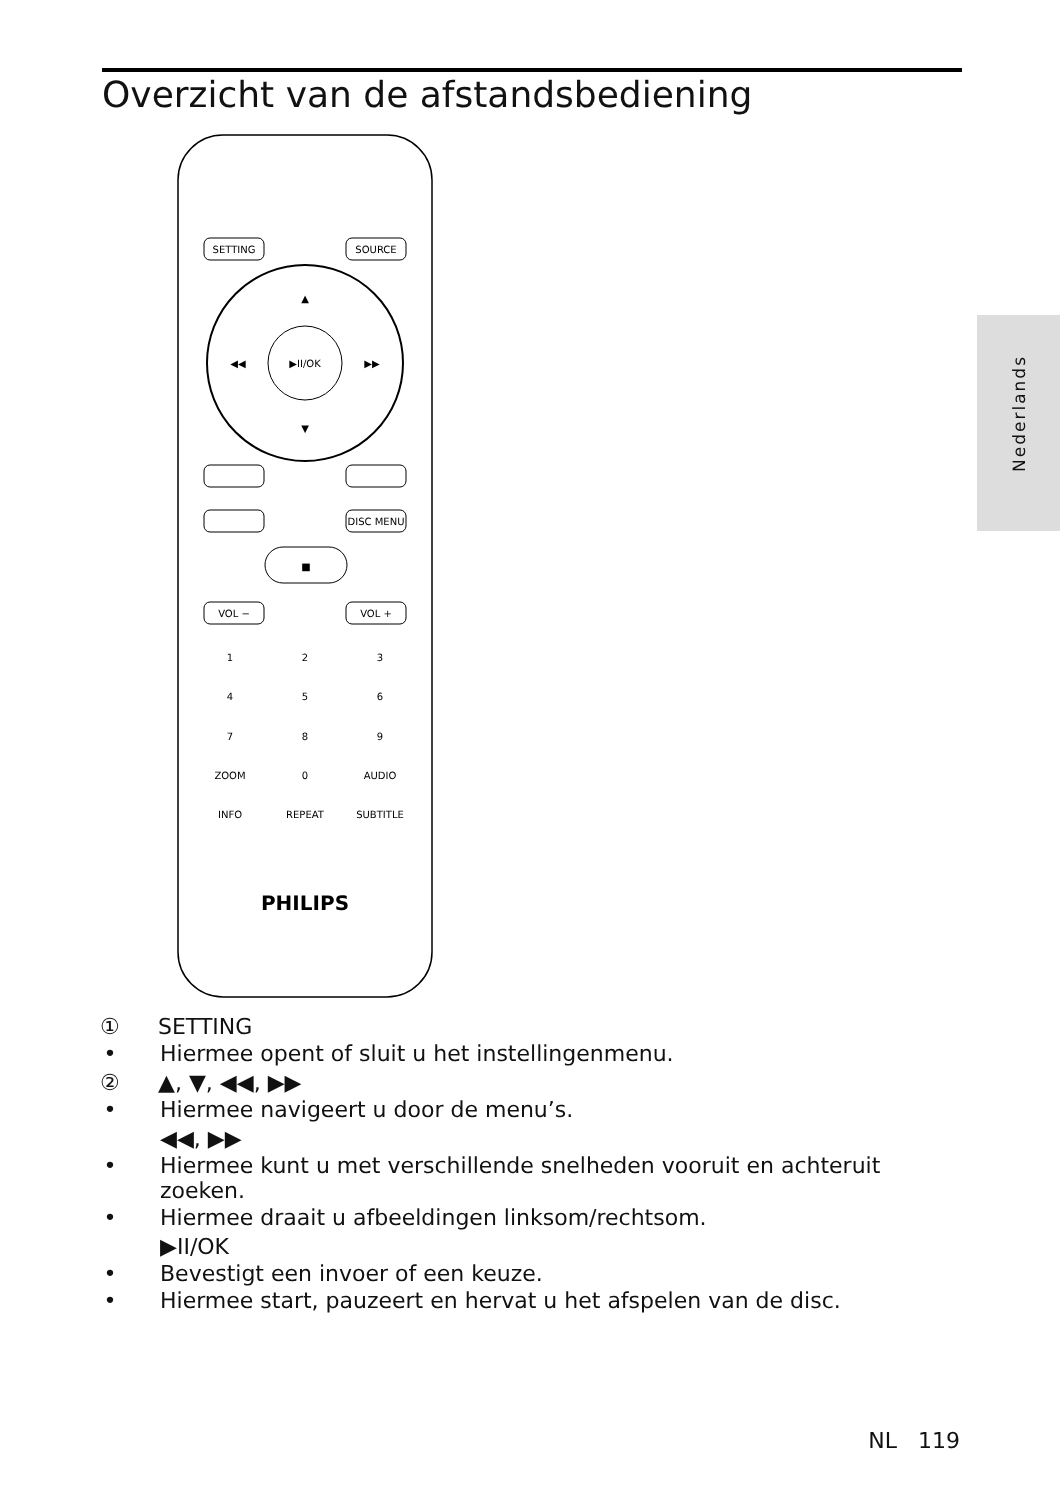Overzicht van de afstandsbediening
Nederlands
▶II/OK
▲
▼
◀◀
▶▶
SETTING
SOURCE
DISC MENU
■
VOL −
VOL +
1
2
3
4
5
6
7
8
9
ZOOM
0
AUDIO
INFO
REPEAT
SUBTITLE
PHILIPS
① SETTING
• Hiermee opent of sluit u het instellingenmenu.
② ▲, ▼, ◀◀, ▶▶
• Hiermee navigeert u door de menu’s.
◀◀, ▶▶
• Hiermee kunt u met verschillende snelheden vooruit en achteruit zoeken.
• Hiermee draait u afbeeldingen linksom/rechtsom.
▶II/OK
• Bevestigt een invoer of een keuze.
• Hiermee start, pauzeert en hervat u het afspelen van de disc.
NL 119